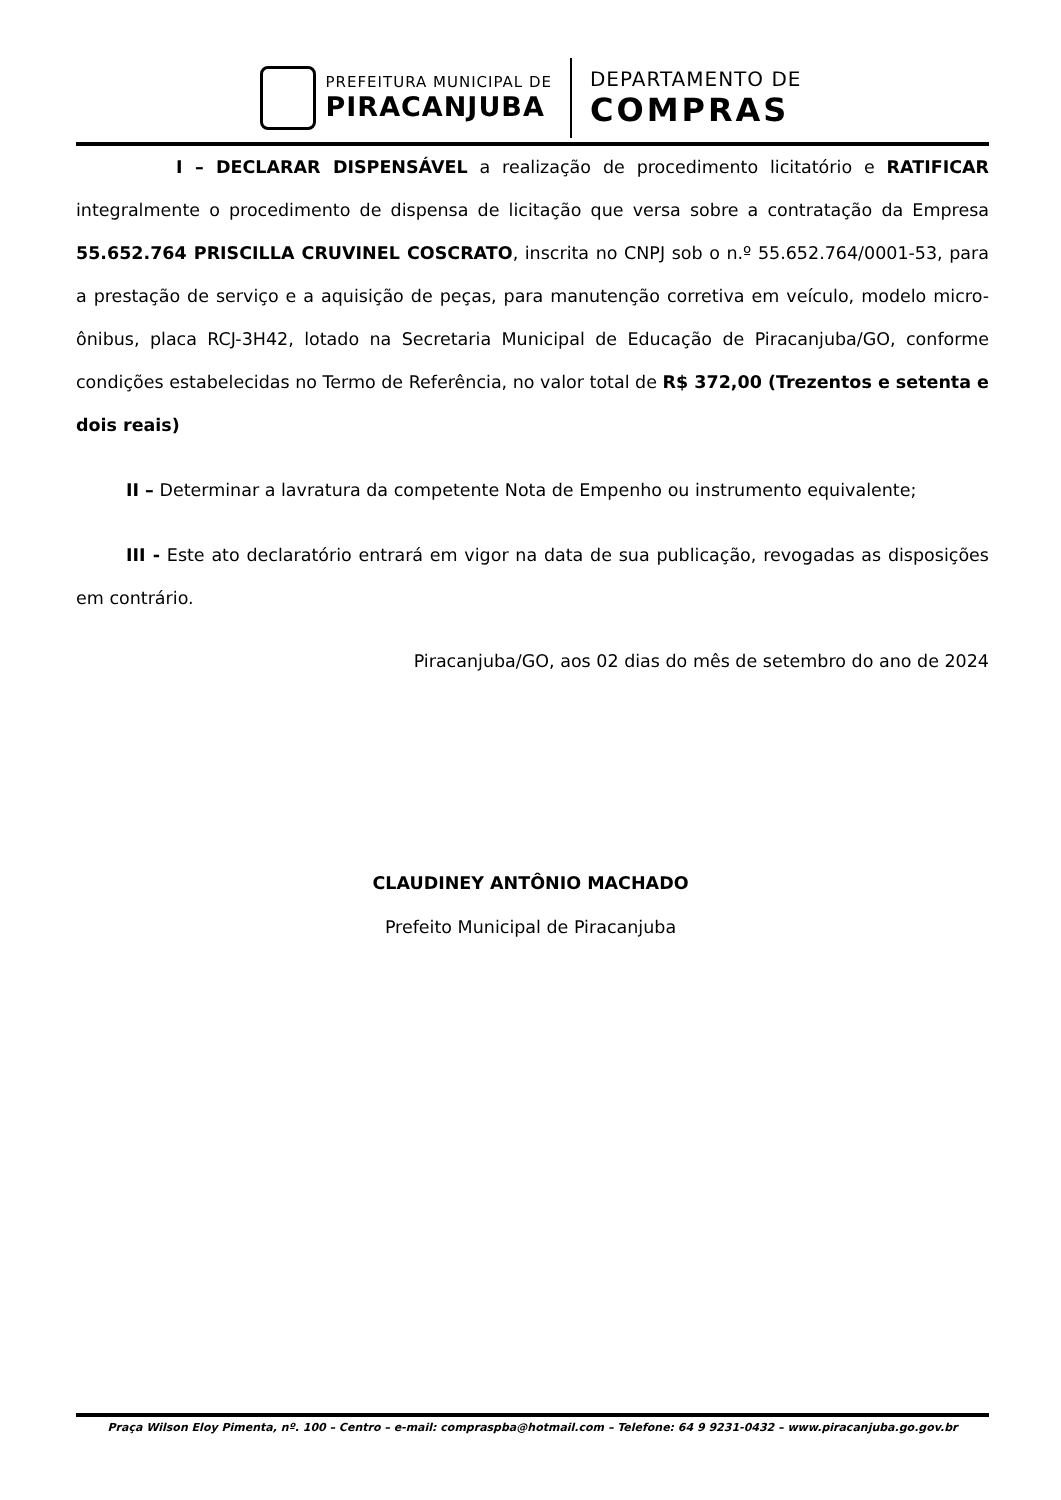PREFEITURA MUNICIPAL DE
PIRACANJUBA
DEPARTAMENTO DE
COMPRAS
I – DECLARAR DISPENSÁVEL a realização de procedimento licitatório e RATIFICAR integralmente o procedimento de dispensa de licitação que versa sobre a contratação da Empresa 55.652.764 PRISCILLA CRUVINEL COSCRATO, inscrita no CNPJ sob o n.º 55.652.764/0001-53, para a prestação de serviço e a aquisição de peças, para manutenção corretiva em veículo, modelo micro-ônibus, placa RCJ-3H42, lotado na Secretaria Municipal de Educação de Piracanjuba/GO, conforme condições estabelecidas no Termo de Referência, no valor total de R$ 372,00 (Trezentos e setenta e dois reais)
II – Determinar a lavratura da competente Nota de Empenho ou instrumento equivalente;
III - Este ato declaratório entrará em vigor na data de sua publicação, revogadas as disposições em contrário.
Piracanjuba/GO, aos 02 dias do mês de setembro do ano de 2024
CLAUDINEY ANTÔNIO MACHADO
Prefeito Municipal de Piracanjuba
Praça Wilson Eloy Pimenta, nº. 100 – Centro – e-mail: compraspba@hotmail.com – Telefone: 64 9 9231-0432 – www.piracanjuba.go.gov.br